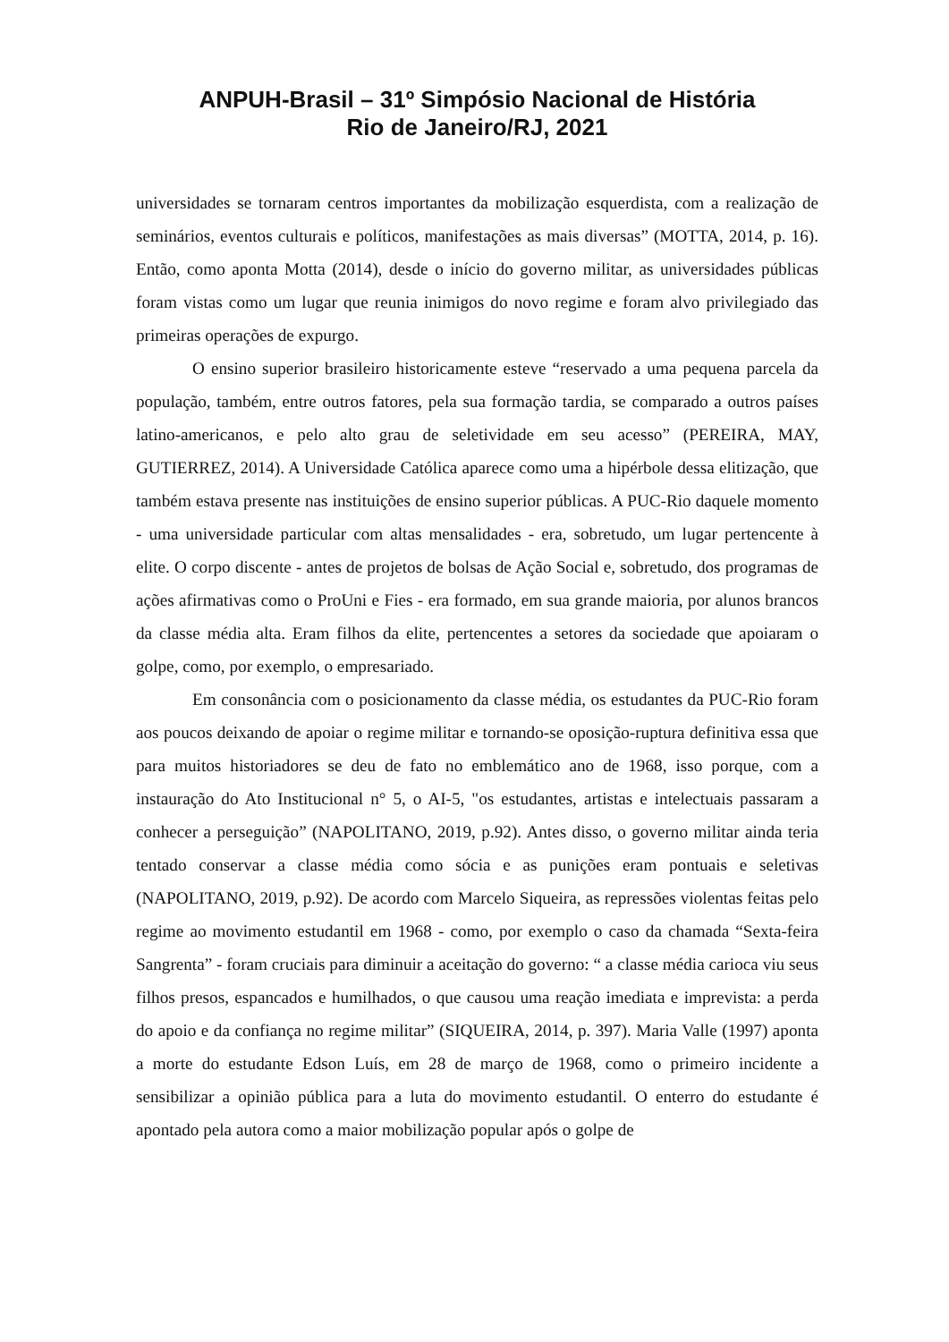ANPUH-Brasil – 31º Simpósio Nacional de História
Rio de Janeiro/RJ, 2021
universidades se tornaram centros importantes da mobilização esquerdista, com a realização de seminários, eventos culturais e políticos, manifestações as mais diversas” (MOTTA, 2014, p. 16). Então, como aponta Motta (2014), desde o início do governo militar, as universidades públicas foram vistas como um lugar que reunia inimigos do novo regime e foram alvo privilegiado das primeiras operações de expurgo.
O ensino superior brasileiro historicamente esteve “reservado a uma pequena parcela da população, também, entre outros fatores, pela sua formação tardia, se comparado a outros países latino-americanos, e pelo alto grau de seletividade em seu acesso” (PEREIRA, MAY, GUTIERREZ, 2014). A Universidade Católica aparece como uma a hipérbole dessa elitização, que também estava presente nas instituições de ensino superior públicas. A PUC-Rio daquele momento - uma universidade particular com altas mensalidades - era, sobretudo, um lugar pertencente à elite. O corpo discente - antes de projetos de bolsas de Ação Social e, sobretudo, dos programas de ações afirmativas como o ProUni e Fies - era formado, em sua grande maioria, por alunos brancos da classe média alta. Eram filhos da elite, pertencentes a setores da sociedade que apoiaram o golpe, como, por exemplo, o empresariado.
Em consonância com o posicionamento da classe média, os estudantes da PUC-Rio foram aos poucos deixando de apoiar o regime militar e tornando-se oposição-ruptura definitiva essa que para muitos historiadores se deu de fato no emblemático ano de 1968, isso porque, com a instauração do Ato Institucional n° 5, o AI-5, "os estudantes, artistas e intelectuais passaram a conhecer a perseguição” (NAPOLITANO, 2019, p.92). Antes disso, o governo militar ainda teria tentado conservar a classe média como sócia e as punições eram pontuais e seletivas (NAPOLITANO, 2019, p.92). De acordo com Marcelo Siqueira, as repressões violentas feitas pelo regime ao movimento estudantil em 1968 - como, por exemplo o caso da chamada “Sexta-feira Sangrenta” - foram cruciais para diminuir a aceitação do governo: “ a classe média carioca viu seus filhos presos, espancados e humilhados, o que causou uma reação imediata e imprevista: a perda do apoio e da confiança no regime militar” (SIQUEIRA, 2014, p. 397). Maria Valle (1997) aponta a morte do estudante Edson Luís, em 28 de março de 1968, como o primeiro incidente a sensibilizar a opinião pública para a luta do movimento estudantil. O enterro do estudante é apontado pela autora como a maior mobilização popular após o golpe de